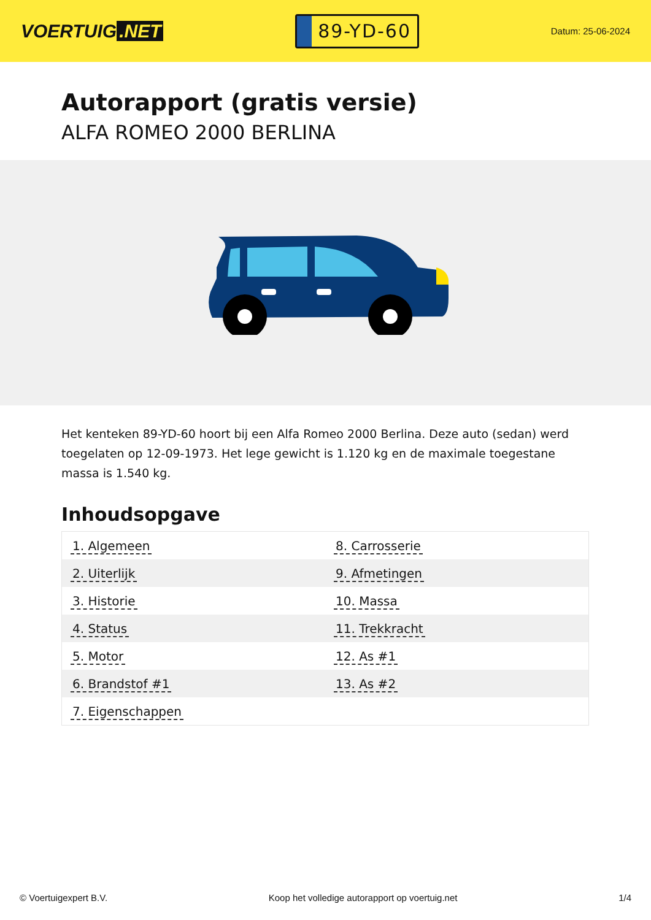VOERTUIG.NET
89-YD-60
Datum: 25-06-2024
Autorapport (gratis versie)
ALFA ROMEO 2000 BERLINA
Het kenteken 89-YD-60 hoort bij een Alfa Romeo 2000 Berlina. Deze auto (sedan) werd toegelaten op 12-09-1973. Het lege gewicht is 1.120 kg en de maximale toegestane massa is 1.540 kg.
Inhoudsopgave
| 1. Algemeen | 8. Carrosserie |
| 2. Uiterlijk | 9. Afmetingen |
| 3. Historie | 10. Massa |
| 4. Status | 11. Trekkracht |
| 5. Motor | 12. As #1 |
| 6. Brandstof #1 | 13. As #2 |
| 7. Eigenschappen | |
© Voertuigexpert B.V. Koop het volledige autorapport op voertuig.net
1/4